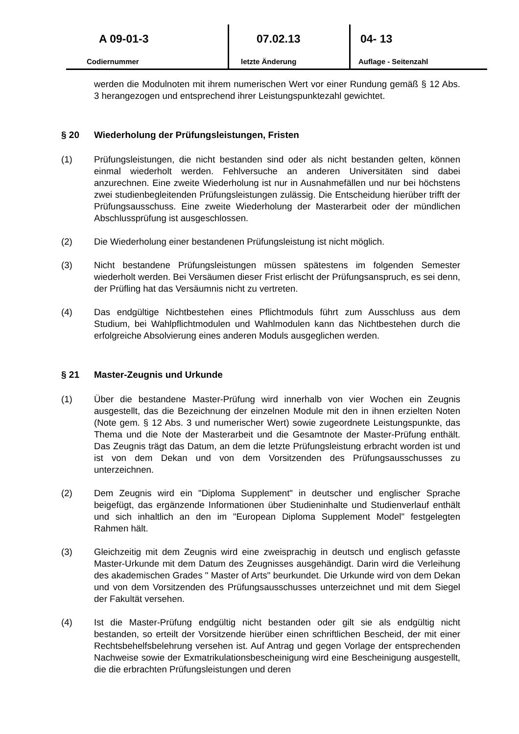A 09-01-3
Codiernummer
07.02.13
letzte Änderung
04- 13
Auflage - Seitenzahl
werden die Modulnoten mit ihrem numerischen Wert vor einer Rundung gemäß § 12 Abs. 3 herangezogen und entsprechend ihrer Leistungspunktezahl gewichtet.
§ 20 Wiederholung der Prüfungsleistungen, Fristen
(1) Prüfungsleistungen, die nicht bestanden sind oder als nicht bestanden gelten, können einmal wiederholt werden. Fehlversuche an anderen Universitäten sind dabei anzurechnen. Eine zweite Wiederholung ist nur in Ausnahmefällen und nur bei höchstens zwei studienbegleitenden Prüfungsleistungen zulässig. Die Entscheidung hierüber trifft der Prüfungsausschuss. Eine zweite Wiederholung der Masterarbeit oder der mündlichen Abschlussprüfung ist ausgeschlossen.
(2) Die Wiederholung einer bestandenen Prüfungsleistung ist nicht möglich.
(3) Nicht bestandene Prüfungsleistungen müssen spätestens im folgenden Semester wiederholt werden. Bei Versäumen dieser Frist erlischt der Prüfungsanspruch, es sei denn, der Prüfling hat das Versäumnis nicht zu vertreten.
(4) Das endgültige Nichtbestehen eines Pflichtmoduls führt zum Ausschluss aus dem Studium, bei Wahlpflichtmodulen und Wahlmodulen kann das Nichtbestehen durch die erfolgreiche Absolvierung eines anderen Moduls ausgeglichen werden.
§ 21 Master-Zeugnis und Urkunde
(1) Über die bestandene Master-Prüfung wird innerhalb von vier Wochen ein Zeugnis ausgestellt, das die Bezeichnung der einzelnen Module mit den in ihnen erzielten Noten (Note gem. § 12 Abs. 3 und numerischer Wert) sowie zugeordnete Leistungspunkte, das Thema und die Note der Masterarbeit und die Gesamtnote der Master-Prüfung enthält. Das Zeugnis trägt das Datum, an dem die letzte Prüfungsleistung erbracht worden ist und ist von dem Dekan und von dem Vorsitzenden des Prüfungsausschusses zu unterzeichnen.
(2) Dem Zeugnis wird ein "Diploma Supplement" in deutscher und englischer Sprache beigefügt, das ergänzende Informationen über Studieninhalte und Studienverlauf enthält und sich inhaltlich an den im "European Diploma Supplement Model" festgelegten Rahmen hält.
(3) Gleichzeitig mit dem Zeugnis wird eine zweisprachig in deutsch und englisch gefasste Master-Urkunde mit dem Datum des Zeugnisses ausgehändigt. Darin wird die Verleihung des akademischen Grades " Master of Arts" beurkundet. Die Urkunde wird von dem Dekan und von dem Vorsitzenden des Prüfungsausschusses unterzeichnet und mit dem Siegel der Fakultät versehen.
(4) Ist die Master-Prüfung endgültig nicht bestanden oder gilt sie als endgültig nicht bestanden, so erteilt der Vorsitzende hierüber einen schriftlichen Bescheid, der mit einer Rechtsbehelfsbelehrung versehen ist. Auf Antrag und gegen Vorlage der entsprechenden Nachweise sowie der Exmatrikulationsbescheinigung wird eine Bescheinigung ausgestellt, die die erbrachten Prüfungsleistungen und deren